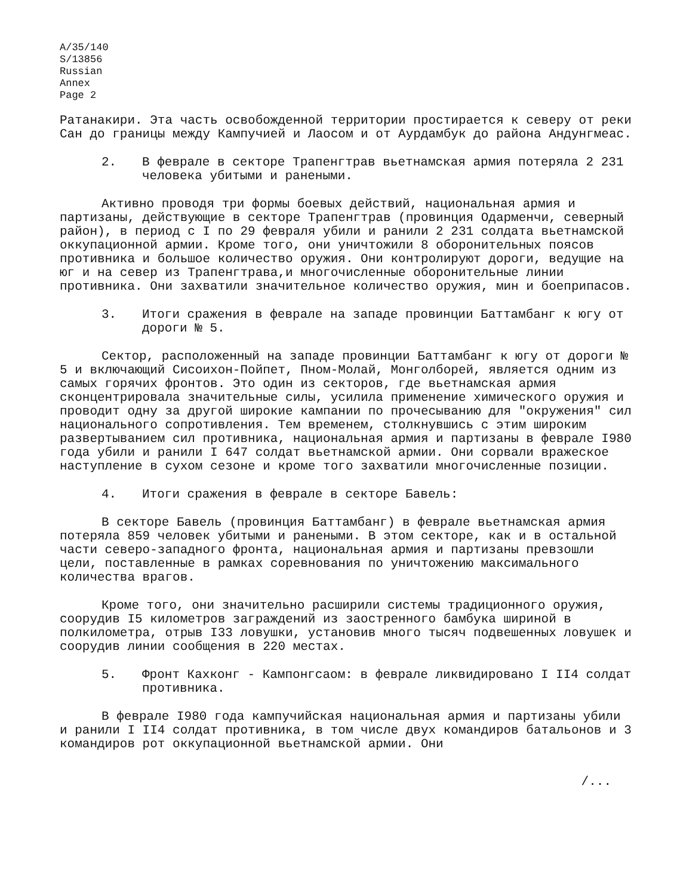A/35/140
S/13856
Russian
Annex
Page 2
Ратанакири. Эта часть освобожденной территории простирается к северу от реки Сан до границы между Кампучией и Лаосом и от Аурдамбук до района Андунгмеас.
2. В феврале в секторе Трапенгтрав вьетнамская армия потеряла 2 231 человека убитыми и ранеными.
Активно проводя три формы боевых действий, национальная армия и партизаны, действующие в секторе Трапенгтрав (провинция Одарменчи, северный район), в период с I по 29 февраля убили и ранили 2 231 солдата вьетнамской оккупационной армии. Кроме того, они уничтожили 8 оборонительных поясов противника и большое количество оружия. Они контролируют дороги, ведущие на юг и на север из Трапенгтрава,и многочисленные оборонительные линии противника. Они захватили значительное количество оружия, мин и боеприпасов.
3. Итоги сражения в феврале на западе провинции Баттамбанг к югу от дороги № 5.
Сектор, расположенный на западе провинции Баттамбанг к югу от дороги № 5 и включающий Сисоихон-Пойпет, Пном-Молай, Монголборей, является одним из самых горячих фронтов. Это один из секторов, где вьетнамская армия сконцентрировала значительные силы, усилила применение химического оружия и проводит одну за другой широкие кампании по прочесыванию для "окружения" сил национального сопротивления. Тем временем, столкнувшись с этим широким развертыванием сил противника, национальная армия и партизаны в феврале I980 года убили и ранили I 647 солдат вьетнамской армии. Они сорвали вражеское наступление в сухом сезоне и кроме того захватили многочисленные позиции.
4. Итоги сражения в феврале в секторе Бавель:
В секторе Бавель (провинция Баттамбанг) в феврале вьетнамская армия потеряла 859 человек убитыми и ранеными. В этом секторе, как и в остальной части северо-западного фронта, национальная армия и партизаны превзошли цели, поставленные в рамках соревнования по уничтожению максимального количества врагов.
Кроме того, они значительно расширили системы традиционного оружия, соорудив I5 километров заграждений из заостренного бамбука шириной в полкилометра, отрыв I33 ловушки, установив много тысяч подвешенных ловушек и соорудив линии сообщения в 220 местах.
5. Фронт Кахконг - Кампонгсаом: в феврале ликвидировано I II4 солдат противника.
В феврале I980 года кампучийская национальная армия и партизаны убили и ранили I II4 солдат противника, в том числе двух командиров батальонов и 3 командиров рот оккупационной вьетнамской армии. Они
/...